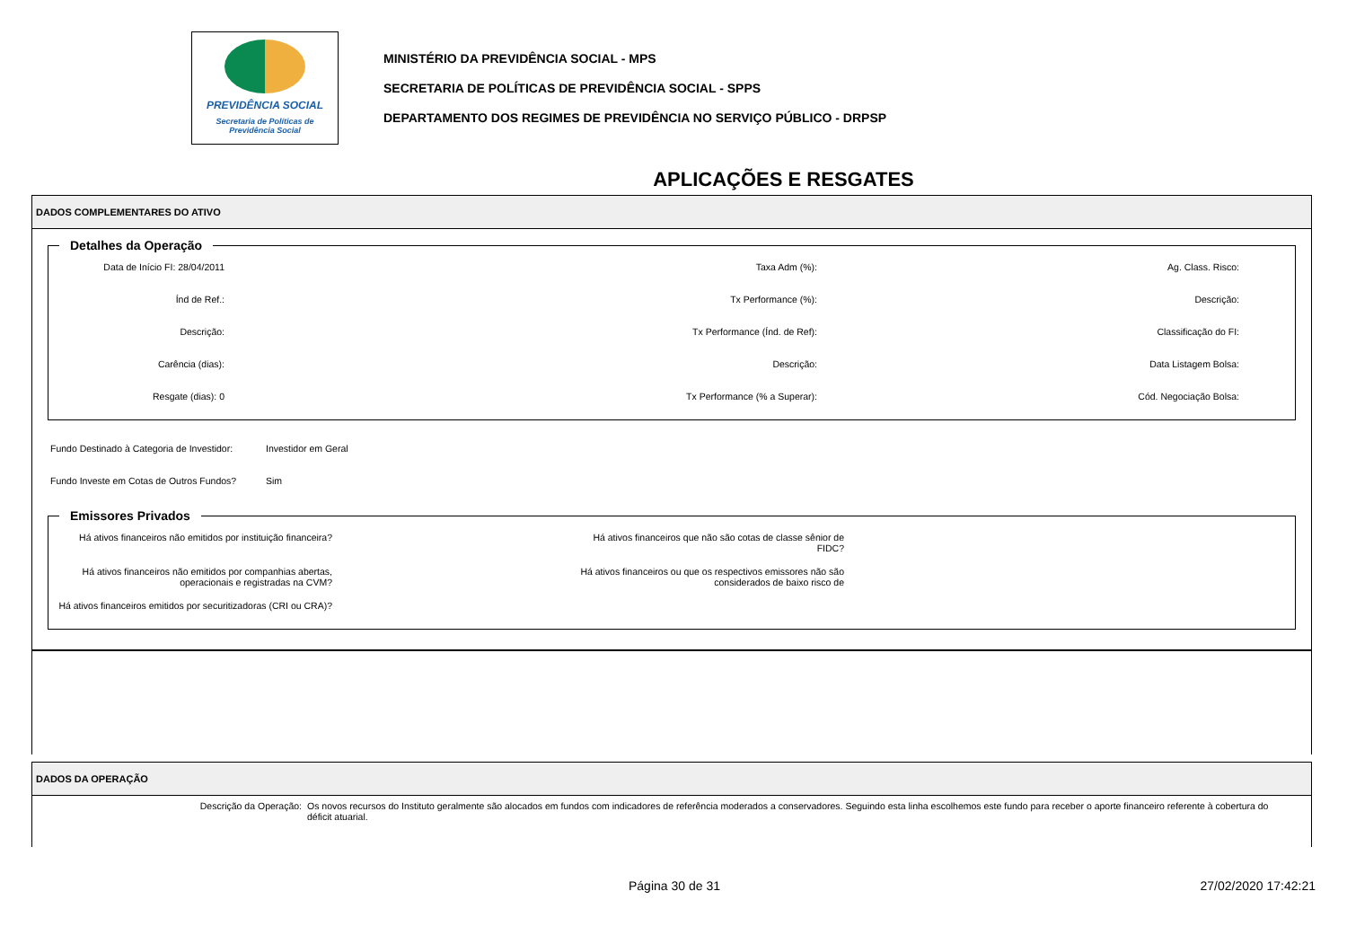PREVIDÊNCIA SOCIAL
Secretaria de Políticas de
Previdência Social
MINISTÉRIO DA PREVIDÊNCIA SOCIAL - MPS
SECRETARIA DE POLÍTICAS DE PREVIDÊNCIA SOCIAL - SPPS
DEPARTAMENTO DOS REGIMES DE PREVIDÊNCIA NO SERVIÇO PÚBLICO - DRPSP
APLICAÇÕES E RESGATES
DADOS COMPLEMENTARES DO ATIVO
Detalhes da Operação
Data de Início FI: 28/04/2011
Taxa Adm (%):
Ag. Class. Risco:
Índ de Ref.:
Tx Performance (%):
Descrição:
Descrição:
Tx Performance (Índ. de Ref):
Classificação do FI:
Carência (dias):
Descrição:
Data Listagem Bolsa:
Resgate (dias): 0
Tx Performance (% a Superar):
Cód. Negociação Bolsa:
Fundo Destinado à Categoria de Investidor:
Investidor em Geral
Fundo Investe em Cotas de Outros Fundos?
Sim
Emissores Privados
Há ativos financeiros não emitidos por instituição financeira?
Há ativos financeiros que não são cotas de classe sênior de FIDC?
Há ativos financeiros não emitidos por companhias abertas, operacionais e registradas na CVM?
Há ativos financeiros ou que os respectivos emissores não são considerados de baixo risco de
Há ativos financeiros emitidos por securitizadoras (CRI ou CRA)?
DADOS DA OPERAÇÃO
Descrição da Operação: Os novos recursos do Instituto geralmente são alocados em fundos com indicadores de referência moderados a conservadores. Seguindo esta linha escolhemos este fundo para receber o aporte financeiro referente à cobertura do déficit atuarial.
Página 30 de 31 27/02/2020 17:42:21